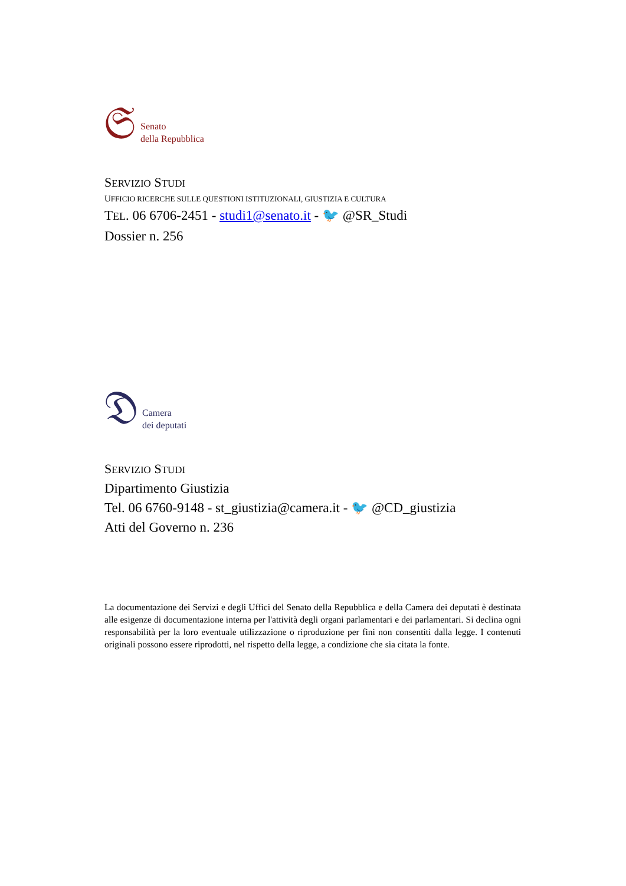𝔖
Senato
della Repubblica
SERVIZIO STUDI
UFFICIO RICERCHE SULLE QUESTIONI ISTITUZIONALI, GIUSTIZIA E CULTURA
TEL. 06 6706-2451 - studi1@senato.it - 🐦 @SR_Studi
Dossier n. 256
𝔇
Camera
dei deputati
SERVIZIO STUDI
Dipartimento Giustizia
Tel. 06 6760-9148 - st_giustizia@camera.it - 🐦 @CD_giustizia
Atti del Governo n. 236
La documentazione dei Servizi e degli Uffici del Senato della Repubblica e della Camera dei deputati è destinata alle esigenze di documentazione interna per l'attività degli organi parlamentari e dei parlamentari. Si declina ogni responsabilità per la loro eventuale utilizzazione o riproduzione per fini non consentiti dalla legge. I contenuti originali possono essere riprodotti, nel rispetto della legge, a condizione che sia citata la fonte.